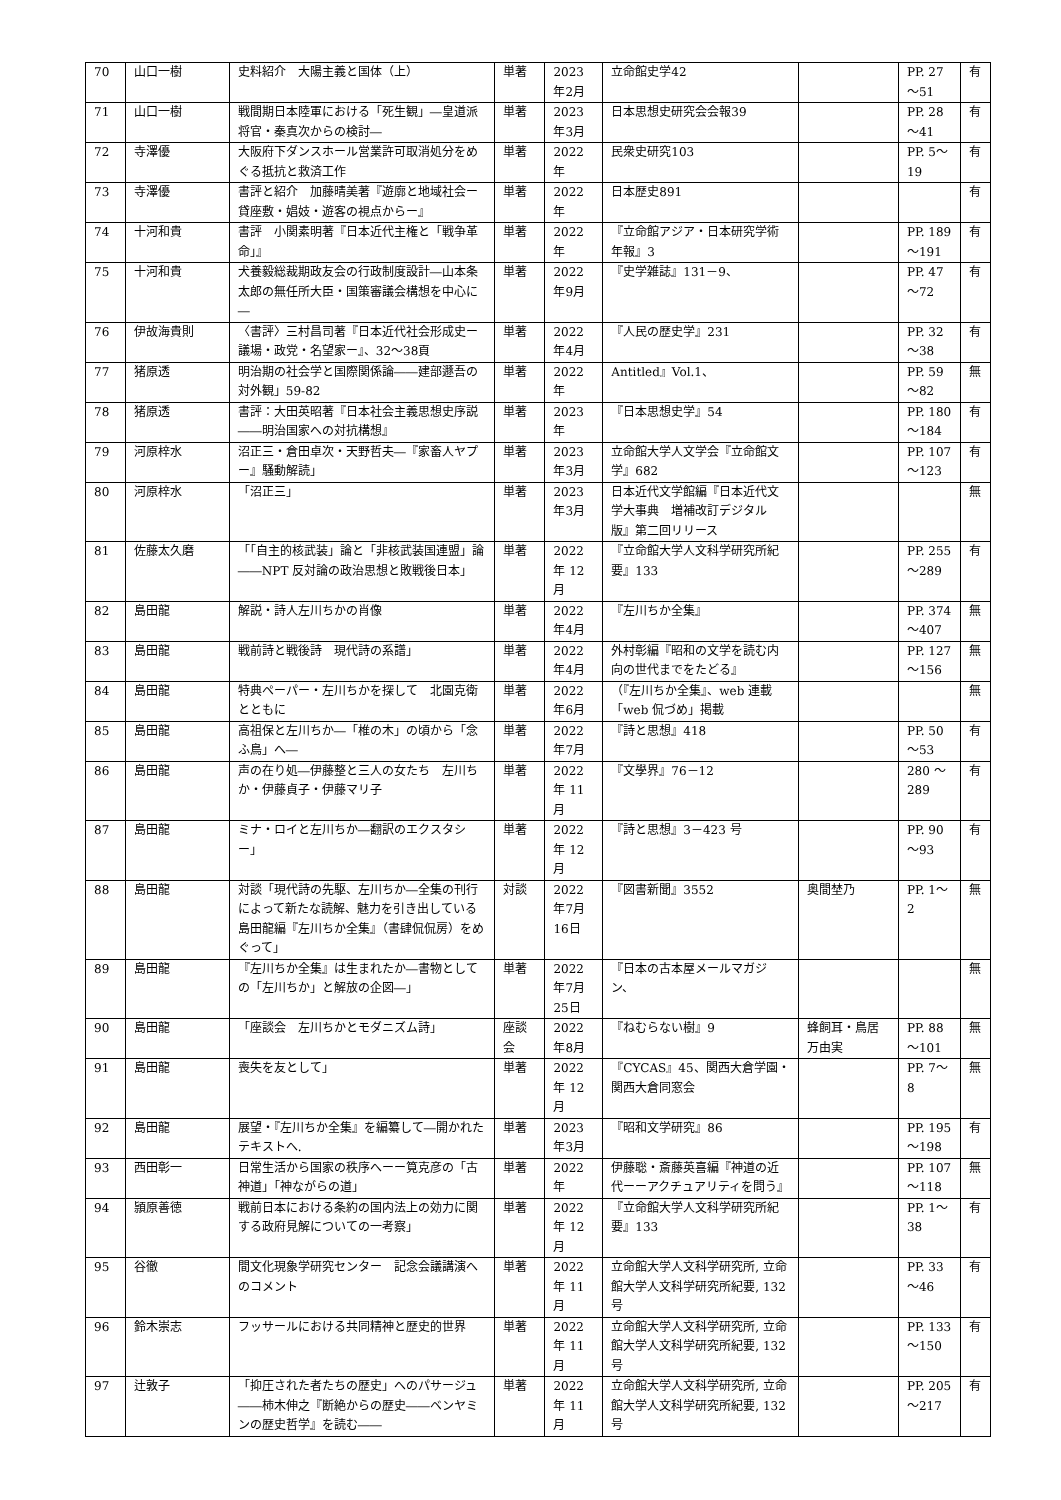| 70 | 山口一樹 | 史料紹介 大陽主義と国体（上） | 単著 | 2023年2月 | 立命館史学42 | | PP. 27～51 | 有 |
| 71 | 山口一樹 | 戦間期日本陸軍における「死生観」―皇道派将官・秦真次からの検討― | 単著 | 2023年3月 | 日本思想史研究会会報39 | | PP. 28～41 | 有 |
| 72 | 寺澤優 | 大阪府下ダンスホール営業許可取消処分をめぐる抵抗と救済工作 | 単著 | 2022年 | 民衆史研究103 | | PP. 5～19 | 有 |
| 73 | 寺澤優 | 書評と紹介 加藤晴美著『遊廓と地域社会ー貸座敷・娼妓・遊客の視点からー』 | 単著 | 2022年 | 日本歴史891 | | | 有 |
| 74 | 十河和貴 | 書評 小関素明著『日本近代主権と「戦争革命」』 | 単著 | 2022年 | 『立命館アジア・日本研究学術年報』3 | | PP. 189～191 | 有 |
| 75 | 十河和貴 | 犬養毅総裁期政友会の行政制度設計―山本条太郎の無任所大臣・国策審議会構想を中心に― | 単著 | 2022年9月 | 『史学雑誌』131－9、 | | PP. 47～72 | 有 |
| 76 | 伊故海貴則 | 〈書評〉三村昌司著『日本近代社会形成史ー議場・政党・名望家ー』、32～38頁 | 単著 | 2022年4月 | 『人民の歴史学』231 | | PP. 32～38 | 有 |
| 77 | 猪原透 | 明治期の社会学と国際関係論――建部遯吾の対外観」59-82 | 単著 | 2022年 | Antitled』Vol.1、 | | PP. 59～82 | 無 |
| 78 | 猪原透 | 書評：大田英昭著『日本社会主義思想史序説――明治国家への対抗構想』 | 単著 | 2023年 | 『日本思想史学』54 | | PP. 180～184 | 有 |
| 79 | 河原梓水 | 沼正三・倉田卓次・天野哲夫―『家畜人ヤプー』騒動解読」 | 単著 | 2023年3月 | 立命館大学人文学会『立命館文学』682 | | PP. 107～123 | 有 |
| 80 | 河原梓水 | 「沼正三」 | 単著 | 2023年3月 | 日本近代文学館編『日本近代文学大事典 増補改訂デジタル版』第二回リリース | | | 無 |
| 81 | 佐藤太久磨 | 「「自主的核武装」論と「非核武装国連盟」論――NPT 反対論の政治思想と敗戦後日本」 | 単著 | 2022年 12月 | 『立命館大学人文科学研究所紀要』133 | | PP. 255～289 | 有 |
| 82 | 島田龍 | 解説・詩人左川ちかの肖像 | 単著 | 2022年4月 | 『左川ちか全集』 | | PP. 374～407 | 無 |
| 83 | 島田龍 | 戦前詩と戦後詩 現代詩の系譜」 | 単著 | 2022年4月 | 外村彰編『昭和の文学を読む内向の世代までをたどる』 | | PP. 127～156 | 無 |
| 84 | 島田龍 | 特典ペーパー・左川ちかを探して 北園克衛とともに | 単著 | 2022年6月 | （『左川ちか全集』、web 連載「web 侃づめ」掲載 | | | 無 |
| 85 | 島田龍 | 高祖保と左川ちか―「椎の木」の頃から「念ふ鳥」へ― | 単著 | 2022年7月 | 『詩と思想』418 | | PP. 50～53 | 有 |
| 86 | 島田龍 | 声の在り処―伊藤整と三人の女たち 左川ちか・伊藤貞子・伊藤マリ子 | 単著 | 2022年 11月 | 『文學界』76－12 | | 280 ～289 | 有 |
| 87 | 島田龍 | ミナ・ロイと左川ちか―翻訳のエクスタシー」 | 単著 | 2022年 12月 | 『詩と思想』3－423 号 | | PP. 90～93 | 有 |
| 88 | 島田龍 | 対談「現代詩の先駆、左川ちか―全集の刊行によって新たな読解、魅力を引き出している 島田龍編『左川ちか全集』（書肆侃侃房）をめぐって」 | 対談 | 2022年7月16日 | 『図書新聞』3552 | 奥間埜乃 | PP. 1～2 | 無 |
| 89 | 島田龍 | 『左川ちか全集』は生まれたか―書物としての「左川ちか」と解放の企図―」 | 単著 | 2022年7月25日 | 『日本の古本屋メールマガジン、 | | | 無 |
| 90 | 島田龍 | 「座談会 左川ちかとモダニズム詩」 | 座談会 | 2022年8月 | 『ねむらない樹』9 | 蜂飼耳・鳥居万由実 | PP. 88～101 | 無 |
| 91 | 島田龍 | 喪失を友として」 | 単著 | 2022年 12月 | 『CYCAS』45、関西大倉学園・関西大倉同窓会 | | PP. 7～8 | 無 |
| 92 | 島田龍 | 展望・『左川ちか全集』を編纂して―開かれたテキストへ. | 単著 | 2023年3月 | 『昭和文学研究』86 | | PP. 195～198 | 有 |
| 93 | 西田彰一 | 日常生活から国家の秩序へーー筧克彦の「古神道」「神ながらの道」 | 単著 | 2022年 | 伊藤聡・斎藤英喜編『神道の近代ーーアクチュアリティを問う』 | | PP. 107～118 | 無 |
| 94 | 頴原善徳 | 戦前日本における条約の国内法上の効力に関する政府見解についての一考察」 | 単著 | 2022年 12月 | 『立命館大学人文科学研究所紀要』133 | | PP. 1～38 | 有 |
| 95 | 谷徹 | 間文化現象学研究センター 記念会議講演へのコメント | 単著 | 2022年 11月 | 立命館大学人文科学研究所, 立命館大学人文科学研究所紀要, 132 号 | | PP. 33～46 | 有 |
| 96 | 鈴木崇志 | フッサールにおける共同精神と歴史的世界 | 単著 | 2022年 11月 | 立命館大学人文科学研究所, 立命館大学人文科学研究所紀要, 132 号 | | PP. 133～150 | 有 |
| 97 | 辻敦子 | 「抑圧された者たちの歴史」へのパサージュ――柿木伸之『断絶からの歴史――ベンヤミンの歴史哲学』を読む―― | 単著 | 2022年 11月 | 立命館大学人文科学研究所, 立命館大学人文科学研究所紀要, 132 号 | | PP. 205～217 | 有 |